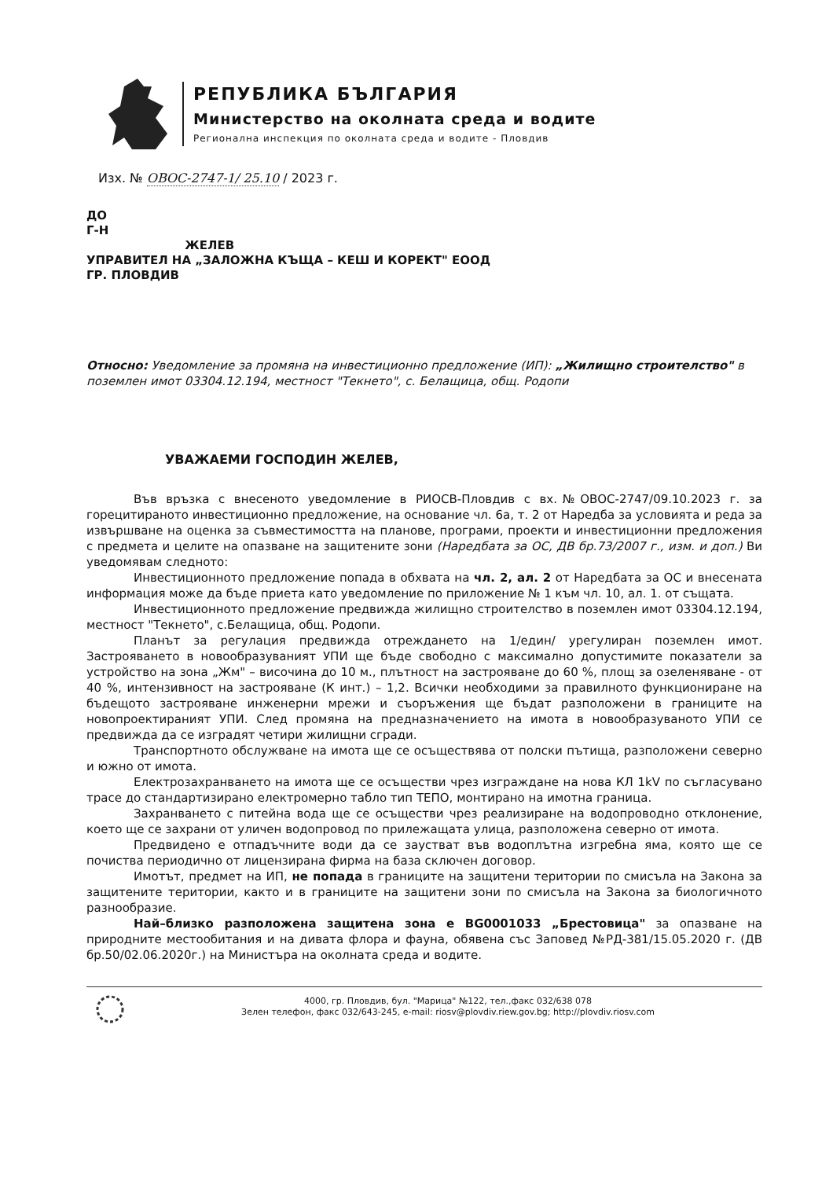РЕПУБЛИКА БЪЛГАРИЯ
Министерство на околната среда и водите
Регионална инспекция по околната среда и водите - Пловдив
Изх. № ОВОС-2747-1/ 25.10 / 2023 г.
ДО
Г-Н
ЖЕЛЕВ
УПРАВИТЕЛ НА „ЗАЛОЖНА КЪЩА – КЕШ И КОРЕКТ" ЕООД
ГР. ПЛОВДИВ
Относно: Уведомление за промяна на инвестиционно предложение (ИП): „Жилищно строителство" в поземлен имот 03304.12.194, местност "Текнето", с. Белащица, общ. Родопи
УВАЖАЕМИ ГОСПОДИН ЖЕЛЕВ,
Във връзка с внесеното уведомление в РИОСВ-Пловдив с вх.№ОВОС-2747/09.10.2023 г. за горецитираното инвестиционно предложение, на основание чл. 6а, т. 2 от Наредба за условията и реда за извършване на оценка за съвместимостта на планове, програми, проекти и инвестиционни предложения с предмета и целите на опазване на защитените зони (Наредбата за ОС, ДВ бр.73/2007 г., изм. и доп.) Ви уведомявам следното:
Инвестиционното предложение попада в обхвата на чл. 2, ал. 2 от Наредбата за ОС и внесената информация може да бъде приета като уведомление по приложение № 1 към чл. 10, ал. 1. от същата.
Инвестиционното предложение предвижда жилищно строителство в поземлен имот 03304.12.194, местност "Текнето", с.Белащица, общ. Родопи.
Планът за регулация предвижда отреждането на 1/един/ урегулиран поземлен имот. Застрояването в новообразуваният УПИ ще бъде свободно с максимално допустимите показатели за устройство на зона „Жм" – височина до 10 м., плътност на застрояване до 60 %, площ за озеленяване - от 40 %, интензивност на застрояване (К инт.) – 1,2. Всички необходими за правилното функциониране на бъдещото застрояване инженерни мрежи и съоръжения ще бъдат разположени в границите на новопроектираният УПИ. След промяна на предназначението на имота в новообразуваното УПИ се предвижда да се изградят четири жилищни сгради.
Транспортното обслужване на имота ще се осъществява от полски пътища, разположени северно и южно от имота.
Електрозахранването на имота ще се осъществи чрез изграждане на нова КЛ 1kV по съгласувано трасе до стандартизирано електромерно табло тип ТЕПО, монтирано на имотна граница.
Захранването с питейна вода ще се осъществи чрез реализиране на водопроводно отклонение, което ще се захрани от уличен водопровод по прилежащата улица, разположена северно от имота.
Предвидено е отпадъчните води да се заустват във водоплътна изгребна яма, която ще се почиства периодично от лицензирана фирма на база сключен договор.
Имотът, предмет на ИП, не попада в границите на защитени територии по смисъла на Закона за защитените територии, както и в границите на защитени зони по смисъла на Закона за биологичното разнообразие.
Най–близко разположена защитена зона е BG0001033 „Брестовица" за опазване на природните местообитания и на дивата флора и фауна, обявена със Заповед №РД-381/15.05.2020 г. (ДВ бр.50/02.06.2020г.) на Министъра на околната среда и водите.
4000, гр. Пловдив, бул. "Марица" №122, тел.,факс 032/638 078
Зелен телефон, факс 032/643-245, e-mail: riosv@plovdiv.riew.gov.bg; http://plovdiv.riosv.com